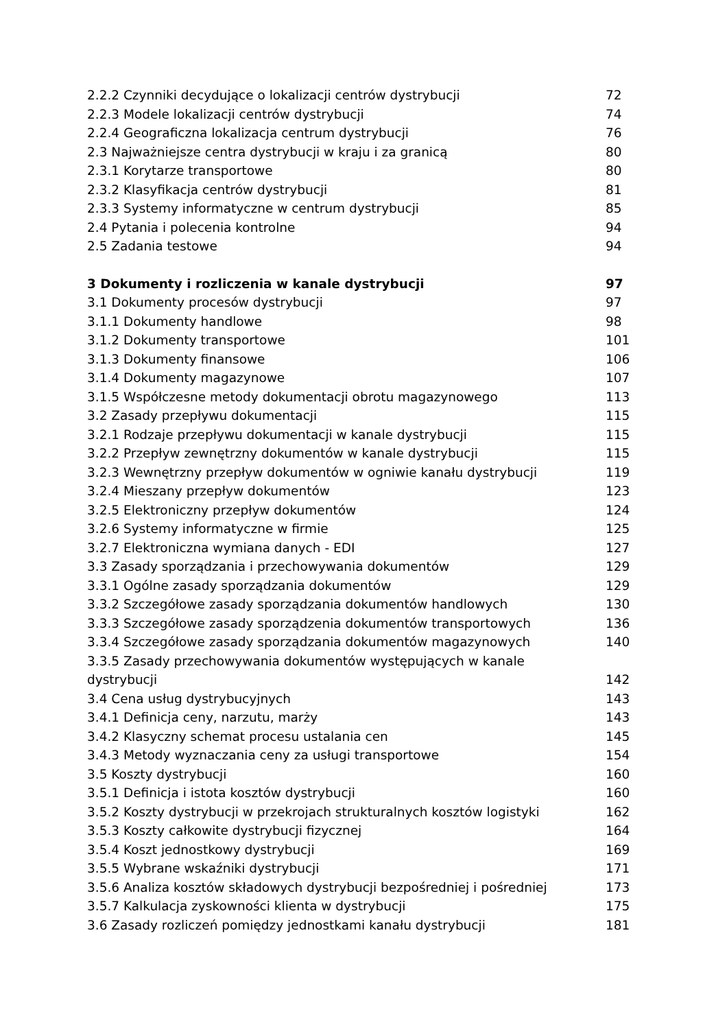2.2.2 Czynniki decydujące o lokalizacji centrów dystrybucji 72
2.2.3 Modele lokalizacji centrów dystrybucji 74
2.2.4 Geograficzna lokalizacja centrum dystrybucji 76
2.3 Najważniejsze centra dystrybucji w kraju i za granicą 80
2.3.1 Korytarze transportowe 80
2.3.2 Klasyfikacja centrów dystrybucji 81
2.3.3 Systemy informatyczne w centrum dystrybucji 85
2.4 Pytania i polecenia kontrolne 94
2.5 Zadania testowe 94
3 Dokumenty i rozliczenia w kanale dystrybucji 97
3.1 Dokumenty procesów dystrybucji 97
3.1.1 Dokumenty handlowe 98
3.1.2 Dokumenty transportowe 101
3.1.3 Dokumenty finansowe 106
3.1.4 Dokumenty magazynowe 107
3.1.5 Współczesne metody dokumentacji obrotu magazynowego 113
3.2 Zasady przepływu dokumentacji 115
3.2.1 Rodzaje przepływu dokumentacji w kanale dystrybucji 115
3.2.2 Przepływ zewnętrzny dokumentów w kanale dystrybucji 115
3.2.3 Wewnętrzny przepływ dokumentów w ogniwie kanału dystrybucji 119
3.2.4 Mieszany przepływ dokumentów 123
3.2.5 Elektroniczny przepływ dokumentów 124
3.2.6 Systemy informatyczne w firmie 125
3.2.7 Elektroniczna wymiana danych - EDI 127
3.3 Zasady sporządzania i przechowywania dokumentów 129
3.3.1 Ogólne zasady sporządzania dokumentów 129
3.3.2 Szczegółowe zasady sporządzania dokumentów handlowych 130
3.3.3 Szczegółowe zasady sporządzenia dokumentów transportowych 136
3.3.4 Szczegółowe zasady sporządzania dokumentów magazynowych 140
3.3.5 Zasady przechowywania dokumentów występujących w kanale
dystrybucji 142
3.4 Cena usług dystrybucyjnych 143
3.4.1 Definicja ceny, narzutu, marży 143
3.4.2 Klasyczny schemat procesu ustalania cen 145
3.4.3 Metody wyznaczania ceny za usługi transportowe 154
3.5 Koszty dystrybucji 160
3.5.1 Definicja i istota kosztów dystrybucji 160
3.5.2 Koszty dystrybucji w przekrojach strukturalnych kosztów logistyki 162
3.5.3 Koszty całkowite dystrybucji fizycznej 164
3.5.4 Koszt jednostkowy dystrybucji 169
3.5.5 Wybrane wskaźniki dystrybucji 171
3.5.6 Analiza kosztów składowych dystrybucji bezpośredniej i pośredniej 173
3.5.7 Kalkulacja zyskowności klienta w dystrybucji 175
3.6 Zasady rozliczeń pomiędzy jednostkami kanału dystrybucji 181